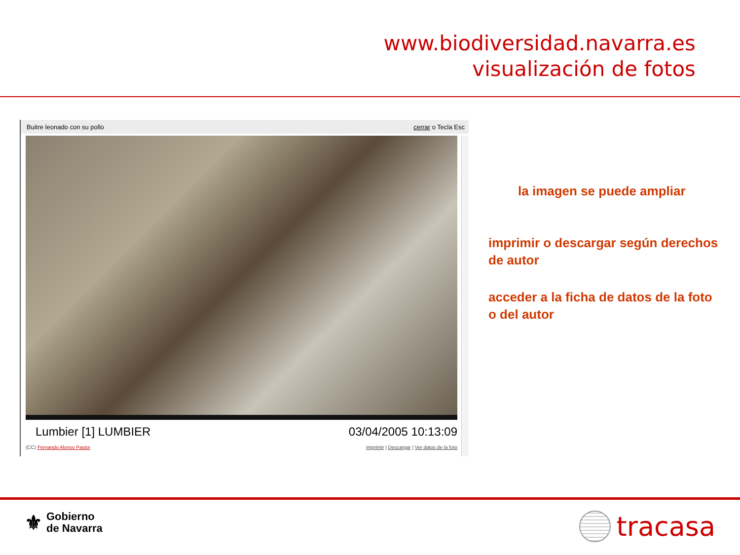www.biodiversidad.navarra.es
visualización de fotos
Buitre leonado con su pollo cerrar o Tecla Esc
Lumbier [1] LUMBIER 03/04/2005 10:13:09
(CC) Fernando Alonso Pastor Imprimir | Descargar | Ver datos de la foto
la imagen se puede ampliar
imprimir o descargar según derechos de autor
acceder a la ficha de datos de la foto o del autor
⚜ Gobierno
de Navarra
tracasa